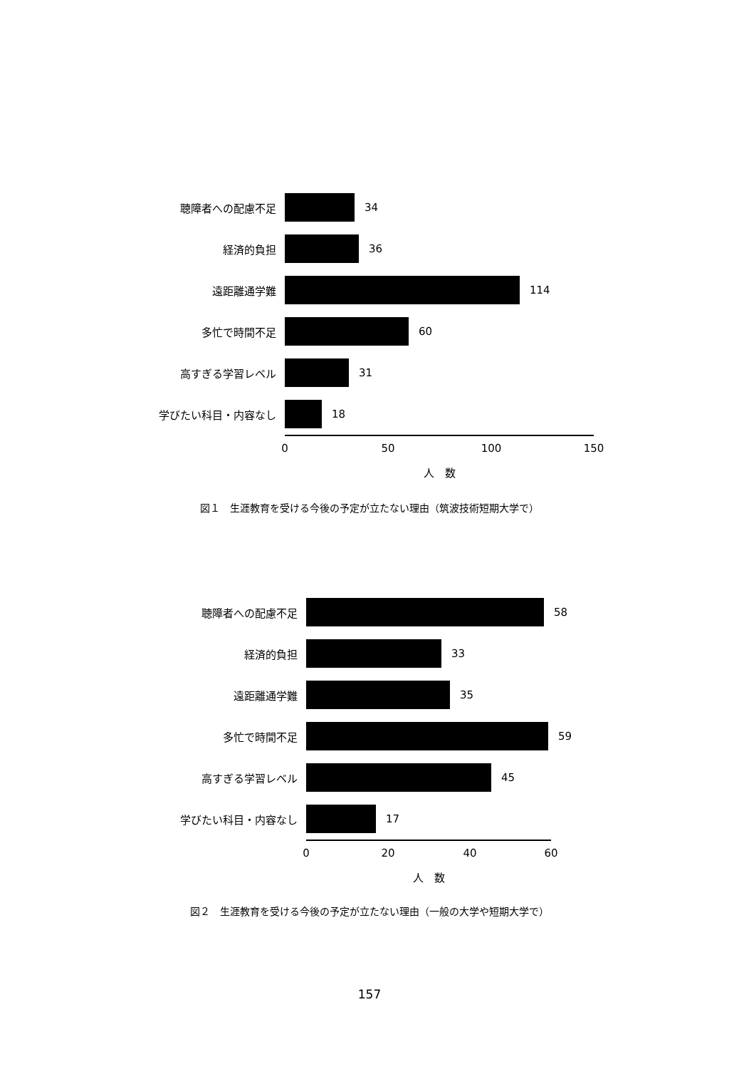聴障者への配慮不足 34
経済的負担 36
遠距離通学難 114
多忙で時間不足 60
高すぎる学習レベル 31
学びたい科目・内容なし 18
0 50 100 150
人　数
図１　生涯教育を受ける今後の予定が立たない理由（筑波技術短期大学で）
聴障者への配慮不足 58
経済的負担 33
遠距離通学難 35
多忙で時間不足 59
高すぎる学習レベル 45
学びたい科目・内容なし 17
0 20 40 60
人　数
図２　生涯教育を受ける今後の予定が立たない理由（一般の大学や短期大学で）
157